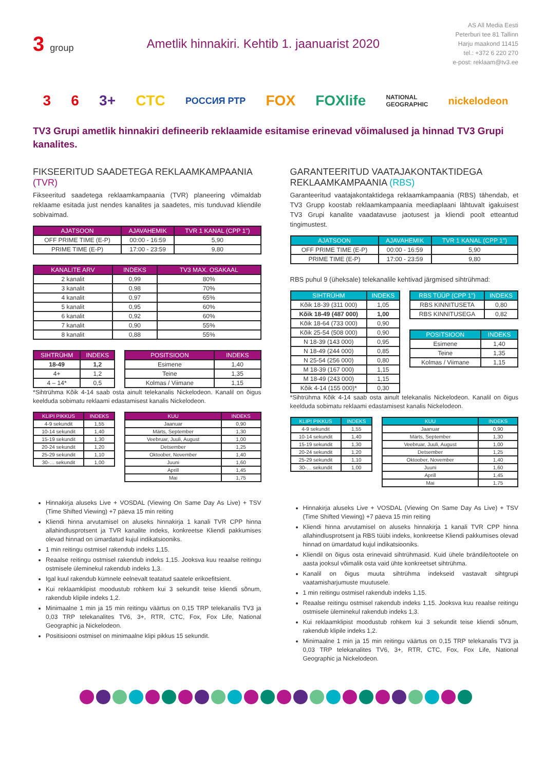3 group
Ametlik hinnakiri. Kehtib 1. jaanuarist 2020
AS All Media Eesti
Peterburi tee 81 Tallinn
Harju maakond 11415
tel.: +372 6 220 270
e-post: reklaam@tv3.ee
3 6 3+ CTC РОССИЯ РТР FOX FOXlife NATIONAL
GEOGRAPHIC nickelodeon
TV3 Grupi ametlik hinnakiri defineerib reklaamide esitamise erinevad võimalused ja hinnad TV3 Grupi kanalites.
FIKSEERITUD SAADETEGA REKLAAMKAMPAANIA (TVR)
Fikseeritud saadetega reklaamkampaania (TVR) planeering võimaldab reklaame esitada just nendes kanalites ja saadetes, mis tunduvad kliendile sobivaimad.
| AJATSOON | AJAVAHEMIK | TVR 1 KANAL (CPP 1") |
| --- | --- | --- |
| OFF PRIME TIME (E-P) | 00:00 - 16:59 | 5,90 |
| PRIME TIME (E-P) | 17:00 - 23:59 | 9,80 |
| KANALITE ARV | INDEKS | TV3 MAX. OSAKAAL |
| --- | --- | --- |
| 2 kanalit | 0,99 | 80% |
| 3 kanalit | 0,98 | 70% |
| 4 kanalit | 0,97 | 65% |
| 5 kanalit | 0,95 | 60% |
| 6 kanalit | 0,92 | 60% |
| 7 kanalit | 0,90 | 55% |
| 8 kanalit | 0,88 | 55% |
| SIHTRÜHM | INDEKS |
| --- | --- |
| 18-49 | 1,2 |
| 4+ | 1,2 |
| 4 – 14* | 0,5 |
| POSITSIOON | INDEKS |
| --- | --- |
| Esimene | 1,40 |
| Teine | 1,35 |
| Kolmas / Viimane | 1,15 |
*Sihtrühma Kõik 4-14 saab osta ainult telekanalis Nickelodeon. Kanalil on õigus keelduda sobimatu reklaami edastamisest kanalis Nickelodeon.
| KLIPI PIKKUS | INDEKS |
| --- | --- |
| 4-9 sekundit | 1,55 |
| 10-14 sekundit | 1,40 |
| 15-19 sekundit | 1,30 |
| 20-24 sekundit | 1,20 |
| 25-29 sekundit | 1,10 |
| 30-… sekundit | 1,00 |
| KUU | INDEKS |
| --- | --- |
| Jaanuar | 0,90 |
| Märts, September | 1,30 |
| Veebruar, Juuli, August | 1,00 |
| Detsember | 1,25 |
| Oktoober, November | 1,40 |
| Juuni | 1,60 |
| Aprill | 1,45 |
| Mai | 1,75 |
Hinnakirja aluseks Live + VOSDAL (Viewing On Same Day As Live) + TSV (Time Shifted Viewing) +7 päeva 15 min reiting
Kliendi hinna arvutamisel on aluseks hinnakirja 1 kanali TVR CPP hinna allahindlusprotsent ja TVR kanalite indeks, konkreetse Kliendi pakkumises olevad hinnad on ümardatud kujul indikatsiooniks.
1 min reitingu ostmisel rakendub indeks 1,15.
Reaalse reitingu ostmisel rakendub indeks 1,15. Jooksva kuu reaalse reitingu ostmisele üleminekul rakendub indeks 1,3.
Igal kuul rakendub kümnele eelnevalt teatatud saatele erikoefitsient.
Kui reklaamklipist moodustub rohkem kui 3 sekundit teise kliendi sõnum, rakendub klipile indeks 1,2.
Minimaalne 1 min ja 15 min reitingu väärtus on 0,15 TRP telekanalis TV3 ja 0,03 TRP telekanalites TV6, 3+, RTR, CTC, Fox, Fox Life, National Geographic ja Nickelodeon.
Positisiooni ostmisel on minimaalne klipi pikkus 15 sekundit.
GARANTEERITUD VAATAJAKONTAKTIDEGA REKLAAMKAMPAANIA (RBS)
Garanteeritud vaatajakontaktidega reklaamkampaania (RBS) tähendab, et TV3 Grupp koostab reklaamkampaania meediaplaani lähtuvalt igakuisest TV3 Grupi kanalite vaadatavuse jaotusest ja kliendi poolt etteantud tingimustest.
| AJATSOON | AJAVAHEMIK | TVR 1 KANAL (CPP 1") |
| --- | --- | --- |
| OFF PRIME TIME (E-P) | 00:00 - 16:59 | 5,90 |
| PRIME TIME (E-P) | 17:00 - 23:59 | 9,80 |
RBS puhul 9 (üheksale) telekanalile kehtivad järgmised sihtrühmad:
| SIHTRÜHM | INDEKS |
| --- | --- |
| Kõik 18-39 (311 000) | 1,05 |
| Kõik 18-49 (487 000) | 1,00 |
| Kõik 18-64 (733 000) | 0,90 |
| Kõik 25-54 (508 000) | 0,90 |
| N 18-39 (143 000) | 0,95 |
| N 18-49 (244 000) | 0,85 |
| N 25-54 (256 000) | 0,80 |
| M 18-39 (167 000) | 1,15 |
| M 18-49 (243 000) | 1,15 |
| Kõik 4-14 (155 000)* | 0,30 |
| RBS TÜÜP (CPP 1") | INDEKS |
| --- | --- |
| RBS KINNITUSETA | 0,80 |
| RBS KINNITUSEGA | 0,82 |
| POSITSIOON | INDEKS |
| --- | --- |
| Esimene | 1,40 |
| Teine | 1,35 |
| Kolmas / Viimane | 1,15 |
*Sihtrühma Kõik 4-14 saab osta ainult telekanalis Nickelodeon. Kanalil on õigus keelduda sobimatu reklaami edastamisest kanalis Nickelodeon.
| KLIPI PIKKUS | INDEKS |
| --- | --- |
| 4-9 sekundit | 1,55 |
| 10-14 sekundit | 1,40 |
| 15-19 sekundit | 1,30 |
| 20-24 sekundit | 1,20 |
| 25-29 sekundit | 1,10 |
| 30-… sekundit | 1,00 |
| KUU | INDEKS |
| --- | --- |
| Jaanuar | 0,90 |
| Märts, September | 1,30 |
| Veebruar, Juuli, August | 1,00 |
| Detsember | 1,25 |
| Oktoober, November | 1,40 |
| Juuni | 1,60 |
| Aprill | 1,45 |
| Mai | 1,75 |
Hinnakirja aluseks Live + VOSDAL (Viewing On Same Day As Live) + TSV (Time Shifted Viewing) +7 päeva 15 min reiting
Kliendi hinna arvutamisel on aluseks hinnakirja 1 kanali TVR CPP hinna allahindlusprotsent ja RBS tüübi indeks, konkreetse Kliendi pakkumises olevad hinnad on ümardatud kujul indikatsiooniks.
Kliendil on õigus osta erinevaid sihtrühmasid. Kuid ühele brändile/tootele on aasta jooksul võimalik osta vaid ühte konkreetset sihtrühma.
Kanalil on õigus muuta sihtrühma indekseid vastavalt sihtgrupi vaatamisharjumuste muutusele.
1 min reitingu ostmisel rakendub indeks 1,15.
Reaalse reitingu ostmisel rakendub indeks 1,15. Jooksva kuu reaalse reitingu ostmisele üleminekul rakendub indeks 1,3.
Kui reklaamklipist moodustub rohkem kui 3 sekundit teise kliendi sõnum, rakendub klipile indeks 1,2.
Minimaalne 1 min ja 15 min reitingu väärtus on 0,15 TRP telekanalis TV3 ja 0,03 TRP telekanalites TV6, 3+, RTR, CTC, Fox, Fox Life, National Geographic ja Nickelodeon.